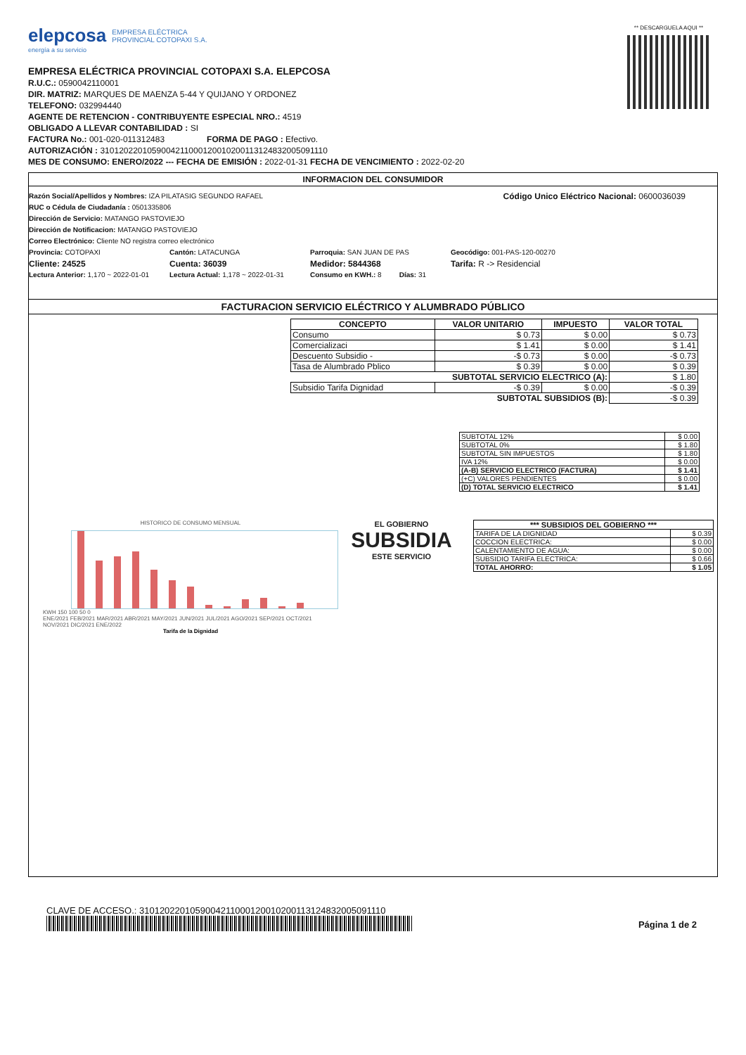elepcosa EMPRESA ELÉCTRICA
PROVINCIAL COTOPAXI S.A.
energía a su servicio
** DESCARGUELA AQUI **
EMPRESA ELÉCTRICA PROVINCIAL COTOPAXI S.A. ELEPCOSA
R.U.C.: 0590042110001
DIR. MATRIZ: MARQUES DE MAENZA 5-44 Y QUIJANO Y ORDONEZ
TELEFONO: 032994440
AGENTE DE RETENCION - CONTRIBUYENTE ESPECIAL NRO.: 4519
OBLIGADO A LLEVAR CONTABILIDAD : SI
FACTURA No.: 001-020-011312483 FORMA DE PAGO : Efectivo.
AUTORIZACIÓN : 3101202201059004211000120010200113124832005091110
MES DE CONSUMO: ENERO/2022 --- FECHA DE EMISIÓN : 2022-01-31 FECHA DE VENCIMIENTO : 2022-02-20
INFORMACION DEL CONSUMIDOR
Razón Social/Apellidos y Nombres: IZA PILATASIG SEGUNDO RAFAEL Código Unico Eléctrico Nacional: 0600036039
RUC o Cédula de Ciudadanía : 0501335806
Dirección de Servicio: MATANGO PASTOVIEJO
Dirección de Notificacion: MATANGO PASTOVIEJO
Correo Electrónico: Cliente NO registra correo electrónico
Provincia: COTOPAXI Cantón: LATACUNGA Parroquia: SAN JUAN DE PAS Geocódigo: 001-PAS-120-00270
Cliente: 24525 Cuenta: 36039 Medidor: 5844368 Tarifa: R -> Residencial
Lectura Anterior: 1,170 ~ 2022-01-01
Lectura Actual: 1,178 ~ 2022-01-31
Consumo en KWH.: 8 Días: 31
FACTURACION SERVICIO ELÉCTRICO Y ALUMBRADO PÚBLICO
| CONCEPTO | VALOR UNITARIO | IMPUESTO | VALOR TOTAL |
| --- | --- | --- | --- |
| Consumo | $ 0.73 | $ 0.00 | $ 0.73 |
| Comercializaci | $ 1.41 | $ 0.00 | $ 1.41 |
| Descuento Subsidio - | -$ 0.73 | $ 0.00 | -$ 0.73 |
| Tasa de Alumbrado Pblico | $ 0.39 | $ 0.00 | $ 0.39 |
| SUBTOTAL SERVICIO ELECTRICO (A): | | | $ 1.80 |
| Subsidio Tarifa Dignidad | -$ 0.39 | $ 0.00 | -$ 0.39 |
| SUBTOTAL SUBSIDIOS (B): | | | -$ 0.39 |
| SUBTOTAL 12% | $ 0.00 |
| SUBTOTAL 0% | $ 1.80 |
| SUBTOTAL SIN IMPUESTOS | $ 1.80 |
| IVA 12% | $ 0.00 |
| (A-B) SERVICIO ELECTRICO (FACTURA) | $ 1.41 |
| (+C) VALORES PENDIENTES | $ 0.00 |
| (D) TOTAL SERVICIO ELECTRICO | $ 1.41 |
HISTORICO DE CONSUMO MENSUAL
KWH 150 100 50 0
ENE/2021 FEB/2021 MAR/2021 ABR/2021 MAY/2021 JUN/2021 JUL/2021 AGO/2021 SEP/2021 OCT/2021 NOV/2021 DIC/2021 ENE/2022
Tarifa de la Dignidad
EL GOBIERNO
SUBSIDIA
ESTE SERVICIO
| *** SUBSIDIOS DEL GOBIERNO *** | |
| TARIFA DE LA DIGNIDAD | $ 0.39 |
| COCCION ELECTRICA: | $ 0.00 |
| CALENTAMIENTO DE AGUA: | $ 0.00 |
| SUBSIDIO TARIFA ELECTRICA: | $ 0.66 |
| TOTAL AHORRO: | $ 1.05 |
CLAVE DE ACCESO.: 3101202201059004211000120010200113124832005091110
Página 1 de 2